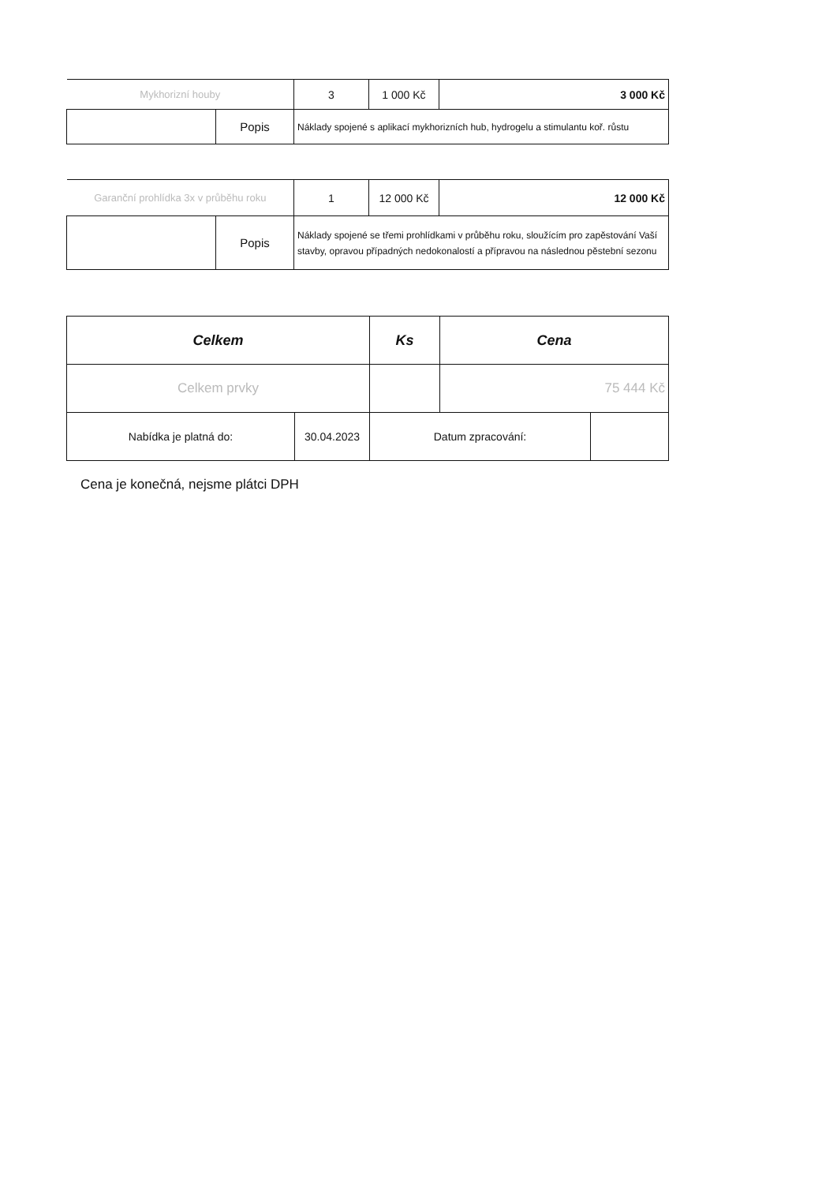| Mykhorizní houby | | 3 | 1 000 Kč | 3 000 Kč |
| | Popis | Náklady spojené s aplikací mykhorizních hub, hydrogelu a stimulantu koř. růstu | | |
| Garanční prohlídka 3x v průběhu roku | | 1 | 12 000 Kč | 12 000 Kč |
| | Popis | Náklady spojené se třemi prohlídkami v průběhu roku, sloužícím pro zapěstování Vaší stavby, opravou případných nedokonalostí a přípravou na následnou pěstební sezonu | | |
| Celkem | | Ks | Cena | |
| --- | --- | --- | --- | --- |
| Celkem prvky | | | 75 444 Kč | |
| Nabídka je platná do: | 30.04.2023 | Datum zpracování: | | |
Cena je konečná, nejsme plátci DPH